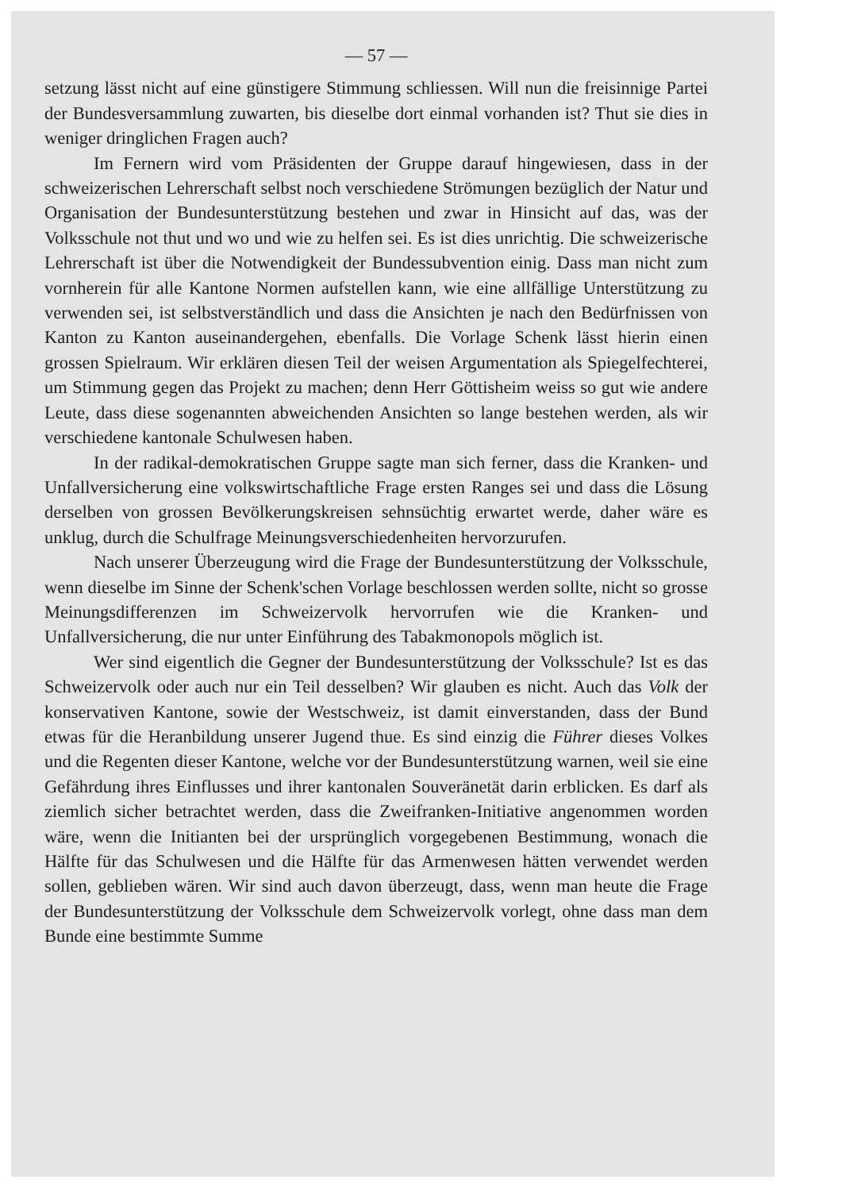— 57 —
setzung lässt nicht auf eine günstigere Stimmung schliessen. Will nun die freisinnige Partei der Bundesversammlung zuwarten, bis dieselbe dort einmal vorhanden ist? Thut sie dies in weniger dringlichen Fragen auch?
Im Fernern wird vom Präsidenten der Gruppe darauf hingewiesen, dass in der schweizerischen Lehrerschaft selbst noch verschiedene Strömungen bezüglich der Natur und Organisation der Bundesunterstützung bestehen und zwar in Hinsicht auf das, was der Volksschule not thut und wo und wie zu helfen sei. Es ist dies unrichtig. Die schweizerische Lehrerschaft ist über die Notwendigkeit der Bundessubvention einig. Dass man nicht zum vornherein für alle Kantone Normen aufstellen kann, wie eine allfällige Unterstützung zu verwenden sei, ist selbstverständlich und dass die Ansichten je nach den Bedürfnissen von Kanton zu Kanton auseinandergehen, ebenfalls. Die Vorlage Schenk lässt hierin einen grossen Spielraum. Wir erklären diesen Teil der weisen Argumentation als Spiegelfechterei, um Stimmung gegen das Projekt zu machen; denn Herr Göttisheim weiss so gut wie andere Leute, dass diese sogenannten abweichenden Ansichten so lange bestehen werden, als wir verschiedene kantonale Schulwesen haben.
In der radikal-demokratischen Gruppe sagte man sich ferner, dass die Kranken- und Unfallversicherung eine volkswirtschaftliche Frage ersten Ranges sei und dass die Lösung derselben von grossen Bevölkerungskreisen sehnsüchtig erwartet werde, daher wäre es unklug, durch die Schulfrage Meinungsverschiedenheiten hervorzurufen.
Nach unserer Überzeugung wird die Frage der Bundesunterstützung der Volksschule, wenn dieselbe im Sinne der Schenk'schen Vorlage beschlossen werden sollte, nicht so grosse Meinungsdifferenzen im Schweizervolk hervorrufen wie die Kranken- und Unfallversicherung, die nur unter Einführung des Tabakmonopols möglich ist.
Wer sind eigentlich die Gegner der Bundesunterstützung der Volksschule? Ist es das Schweizervolk oder auch nur ein Teil desselben? Wir glauben es nicht. Auch das Volk der konservativen Kantone, sowie der Westschweiz, ist damit einverstanden, dass der Bund etwas für die Heranbildung unserer Jugend thue. Es sind einzig die Führer dieses Volkes und die Regenten dieser Kantone, welche vor der Bundesunterstützung warnen, weil sie eine Gefährdung ihres Einflusses und ihrer kantonalen Souveränetät darin erblicken. Es darf als ziemlich sicher betrachtet werden, dass die Zweifranken-Initiative angenommen worden wäre, wenn die Initianten bei der ursprünglich vorgegebenen Bestimmung, wonach die Hälfte für das Schulwesen und die Hälfte für das Armenwesen hätten verwendet werden sollen, geblieben wären. Wir sind auch davon überzeugt, dass, wenn man heute die Frage der Bundesunterstützung der Volksschule dem Schweizervolk vorlegt, ohne dass man dem Bunde eine bestimmte Summe